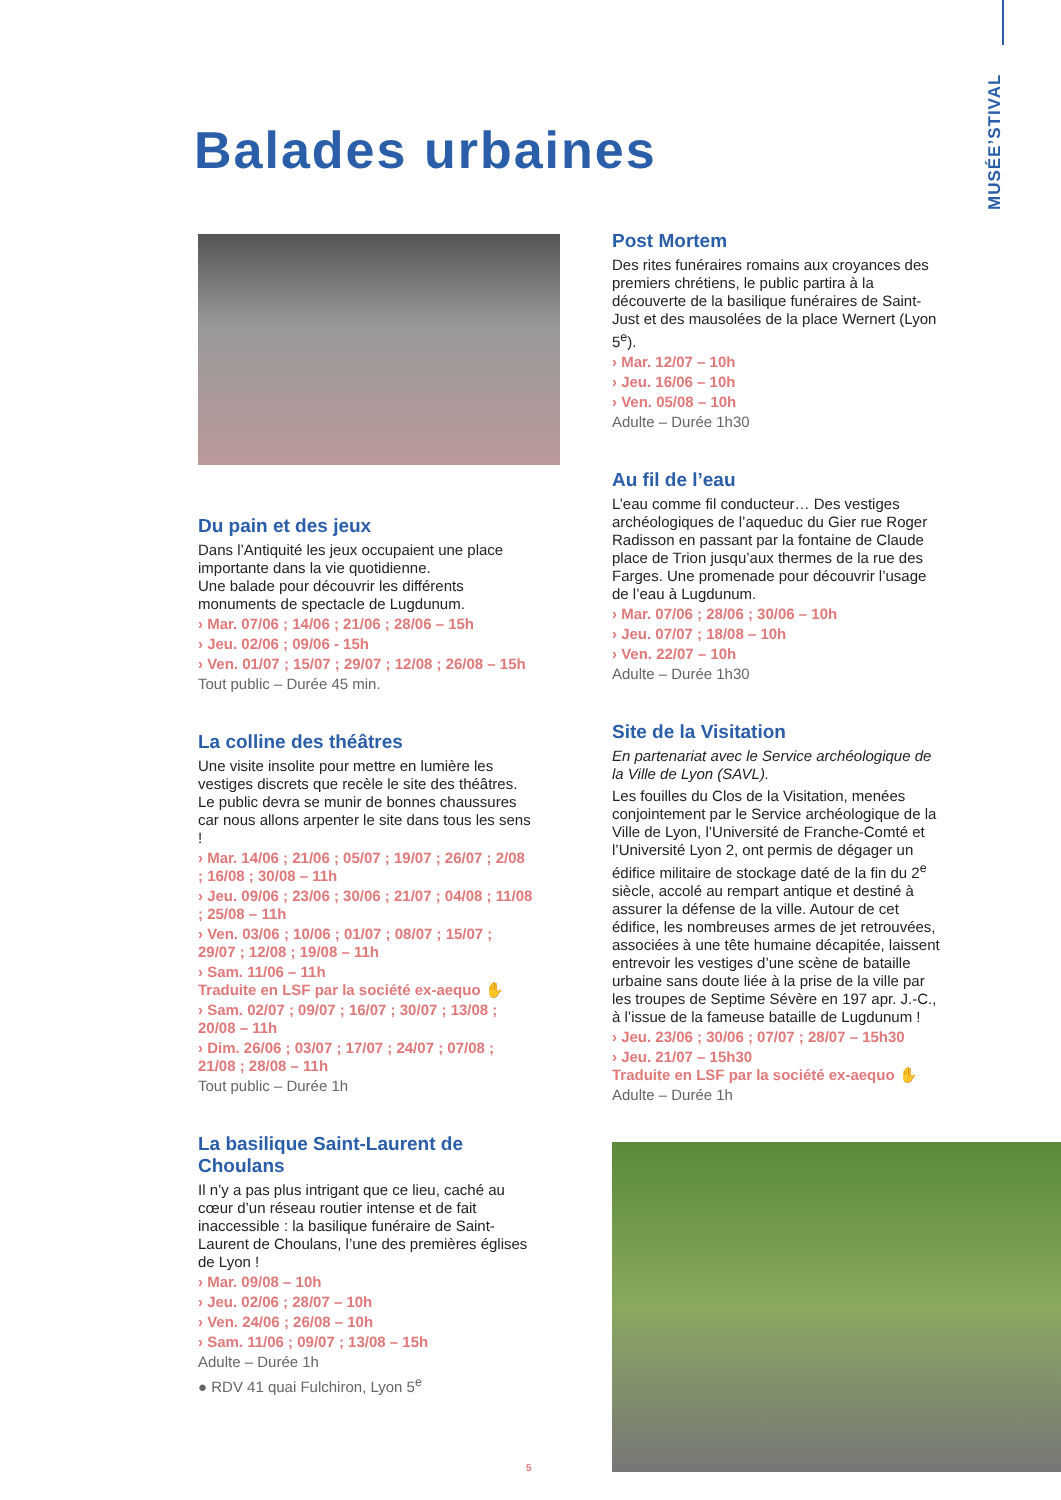MUSÉE’STIVAL
Balades urbaines
Du pain et des jeux
Dans l’Antiquité les jeux occupaient une place importante dans la vie quotidienne.
Une balade pour découvrir les différents monuments de spectacle de Lugdunum.
› Mar. 07/06 ; 14/06 ; 21/06 ; 28/06 – 15h
› Jeu. 02/06 ; 09/06 - 15h
› Ven. 01/07 ; 15/07 ; 29/07 ; 12/08 ; 26/08 – 15h
Tout public – Durée 45 min.
La colline des théâtres
Une visite insolite pour mettre en lumière les vestiges discrets que recèle le site des théâtres. Le public devra se munir de bonnes chaussures car nous allons arpenter le site dans tous les sens !
› Mar. 14/06 ; 21/06 ; 05/07 ; 19/07 ; 26/07 ; 2/08 ; 16/08 ; 30/08 – 11h
› Jeu. 09/06 ; 23/06 ; 30/06 ; 21/07 ; 04/08 ; 11/08 ; 25/08 – 11h
› Ven. 03/06 ; 10/06 ; 01/07 ; 08/07 ; 15/07 ; 29/07 ; 12/08 ; 19/08 – 11h
› Sam. 11/06 – 11h
Traduite en LSF par la société ex-aequo ✋
› Sam. 02/07 ; 09/07 ; 16/07 ; 30/07 ; 13/08 ; 20/08 – 11h
› Dim. 26/06 ; 03/07 ; 17/07 ; 24/07 ; 07/08 ; 21/08 ; 28/08 – 11h
Tout public – Durée 1h
La basilique Saint-Laurent de Choulans
Il n’y a pas plus intrigant que ce lieu, caché au cœur d’un réseau routier intense et de fait inaccessible : la basilique funéraire de Saint-Laurent de Choulans, l’une des premières églises de Lyon !
› Mar. 09/08 – 10h
› Jeu. 02/06 ; 28/07 – 10h
› Ven. 24/06 ; 26/08 – 10h
› Sam. 11/06 ; 09/07 ; 13/08 – 15h
Adulte – Durée 1h
● RDV 41 quai Fulchiron, Lyon 5<sup>e</sup>
5
Post Mortem
Des rites funéraires romains aux croyances des premiers chrétiens, le public partira à la découverte de la basilique funéraires de Saint-Just et des mausolées de la place Wernert (Lyon 5<sup>e</sup>).
› Mar. 12/07 – 10h
› Jeu. 16/06 – 10h
› Ven. 05/08 – 10h
Adulte – Durée 1h30
Au fil de l’eau
L’eau comme fil conducteur… Des vestiges archéologiques de l’aqueduc du Gier rue Roger Radisson en passant par la fontaine de Claude place de Trion jusqu’aux thermes de la rue des Farges. Une promenade pour découvrir l’usage de l’eau à Lugdunum.
› Mar. 07/06 ; 28/06 ; 30/06 – 10h
› Jeu. 07/07 ; 18/08 – 10h
› Ven. 22/07 – 10h
Adulte – Durée 1h30
Site de la Visitation
En partenariat avec le Service archéologique de la Ville de Lyon (SAVL).
Les fouilles du Clos de la Visitation, menées conjointement par le Service archéologique de la Ville de Lyon, l’Université de Franche-Comté et l’Université Lyon 2, ont permis de dégager un édifice militaire de stockage daté de la fin du 2<sup>e</sup> siècle, accolé au rempart antique et destiné à assurer la défense de la ville. Autour de cet édifice, les nombreuses armes de jet retrouvées, associées à une tête humaine décapitée, laissent entrevoir les vestiges d’une scène de bataille urbaine sans doute liée à la prise de la ville par les troupes de Septime Sévère en 197 apr. J.-C., à l’issue de la fameuse bataille de Lugdunum !
› Jeu. 23/06 ; 30/06 ; 07/07 ; 28/07 – 15h30
› Jeu. 21/07 – 15h30
Traduite en LSF par la société ex-aequo ✋
Adulte – Durée 1h